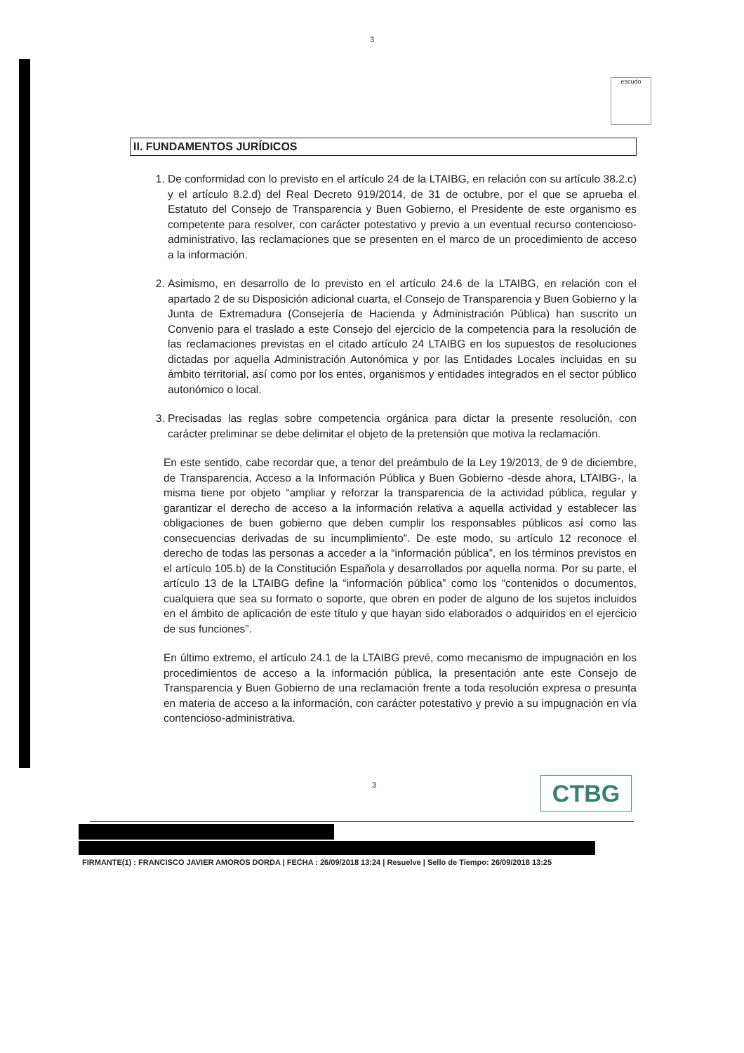3
escudo
II. FUNDAMENTOS JURÍDICOS
1. De conformidad con lo previsto en el artículo 24 de la LTAIBG, en relación con su artículo 38.2.c) y el artículo 8.2.d) del Real Decreto 919/2014, de 31 de octubre, por el que se aprueba el Estatuto del Consejo de Transparencia y Buen Gobierno, el Presidente de este organismo es competente para resolver, con carácter potestativo y previo a un eventual recurso contencioso-administrativo, las reclamaciones que se presenten en el marco de un procedimiento de acceso a la información.
2. Asimismo, en desarrollo de lo previsto en el artículo 24.6 de la LTAIBG, en relación con el apartado 2 de su Disposición adicional cuarta, el Consejo de Transparencia y Buen Gobierno y la Junta de Extremadura (Consejería de Hacienda y Administración Pública) han suscrito un Convenio para el traslado a este Consejo del ejercicio de la competencia para la resolución de las reclamaciones previstas en el citado artículo 24 LTAIBG en los supuestos de resoluciones dictadas por aquella Administración Autonómica y por las Entidades Locales incluidas en su ámbito territorial, así como por los entes, organismos y entidades integrados en el sector público autonómico o local.
3. Precisadas las reglas sobre competencia orgánica para dictar la presente resolución, con carácter preliminar se debe delimitar el objeto de la pretensión que motiva la reclamación.
En este sentido, cabe recordar que, a tenor del preámbulo de la Ley 19/2013, de 9 de diciembre, de Transparencia, Acceso a la Información Pública y Buen Gobierno -desde ahora, LTAIBG-, la misma tiene por objeto “ampliar y reforzar la transparencia de la actividad pública, regular y garantizar el derecho de acceso a la información relativa a aquella actividad y establecer las obligaciones de buen gobierno que deben cumplir los responsables públicos así como las consecuencias derivadas de su incumplimiento”. De este modo, su artículo 12 reconoce el derecho de todas las personas a acceder a la “información pública”, en los términos previstos en el artículo 105.b) de la Constitución Española y desarrollados por aquella norma. Por su parte, el artículo 13 de la LTAIBG define la “información pública” como los “contenidos o documentos, cualquiera que sea su formato o soporte, que obren en poder de alguno de los sujetos incluidos en el ámbito de aplicación de este título y que hayan sido elaborados o adquiridos en el ejercicio de sus funciones”.
En último extremo, el artículo 24.1 de la LTAIBG prevé, como mecanismo de impugnación en los procedimientos de acceso a la información pública, la presentación ante este Consejo de Transparencia y Buen Gobierno de una reclamación frente a toda resolución expresa o presunta en materia de acceso a la información, con carácter potestativo y previo a su impugnación en vía contencioso-administrativa.
3 CTBG
FIRMANTE(1) : FRANCISCO JAVIER AMOROS DORDA | FECHA : 26/09/2018 13:24 | Resuelve | Sello de Tiempo: 26/09/2018 13:25